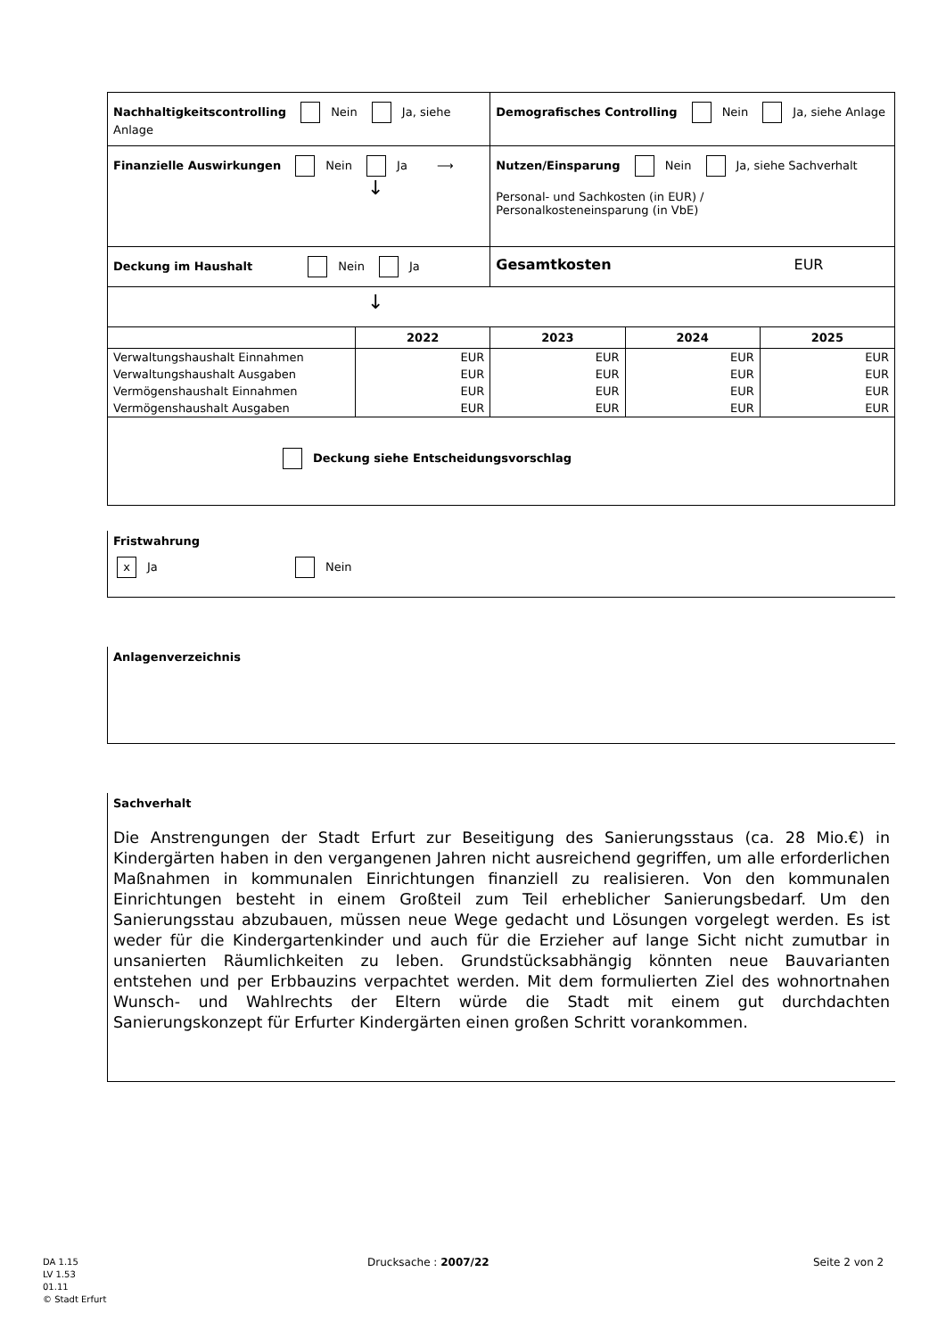| Nachhaltigkeitscontrolling Nein Ja, siehe Anlage | | Demografisches Controlling Nein Ja, siehe Anlage | | |
| Finanzielle Auswirkungen Nein Ja ⟶ ↓ | | Nutzen/Einsparung Nein Ja, siehe Sachverhalt Personal- und Sachkosten (in EUR) / Personalkosteneinsparung (in VbE) | | |
| Deckung im Haushalt Nein Ja | | Gesamtkosten EUR | | |
| ↓ | | | | |
| | 2022 | 2023 | 2024 | 2025 |
| Verwaltungshaushalt Einnahmen | EUR | EUR | EUR | EUR |
| Verwaltungshaushalt Ausgaben | EUR | EUR | EUR | EUR |
| Vermögenshaushalt Einnahmen | EUR | EUR | EUR | EUR |
| Vermögenshaushalt Ausgaben | EUR | EUR | EUR | EUR |
| Deckung siehe Entscheidungsvorschlag | | | | |
Fristwahrung
x Ja Nein
Anlagenverzeichnis
Sachverhalt
Die Anstrengungen der Stadt Erfurt zur Beseitigung des Sanierungsstaus (ca. 28 Mio.€) in Kindergärten haben in den vergangenen Jahren nicht ausreichend gegriffen, um alle erforderlichen Maßnahmen in kommunalen Einrichtungen finanziell zu realisieren. Von den kommunalen Einrichtungen besteht in einem Großteil zum Teil erheblicher Sanierungsbedarf. Um den Sanierungsstau abzubauen, müssen neue Wege gedacht und Lösungen vorgelegt werden. Es ist weder für die Kindergartenkinder und auch für die Erzieher auf lange Sicht nicht zumutbar in unsanierten Räumlichkeiten zu leben. Grundstücksabhängig könnten neue Bauvarianten entstehen und per Erbbauzins verpachtet werden. Mit dem formulierten Ziel des wohnortnahen Wunsch- und Wahlrechts der Eltern würde die Stadt mit einem gut durchdachten Sanierungskonzept für Erfurter Kindergärten einen großen Schritt vorankommen.
DA 1.15
LV 1.53
01.11
© Stadt Erfurt
Drucksache : 2007/22 Seite 2 von 2